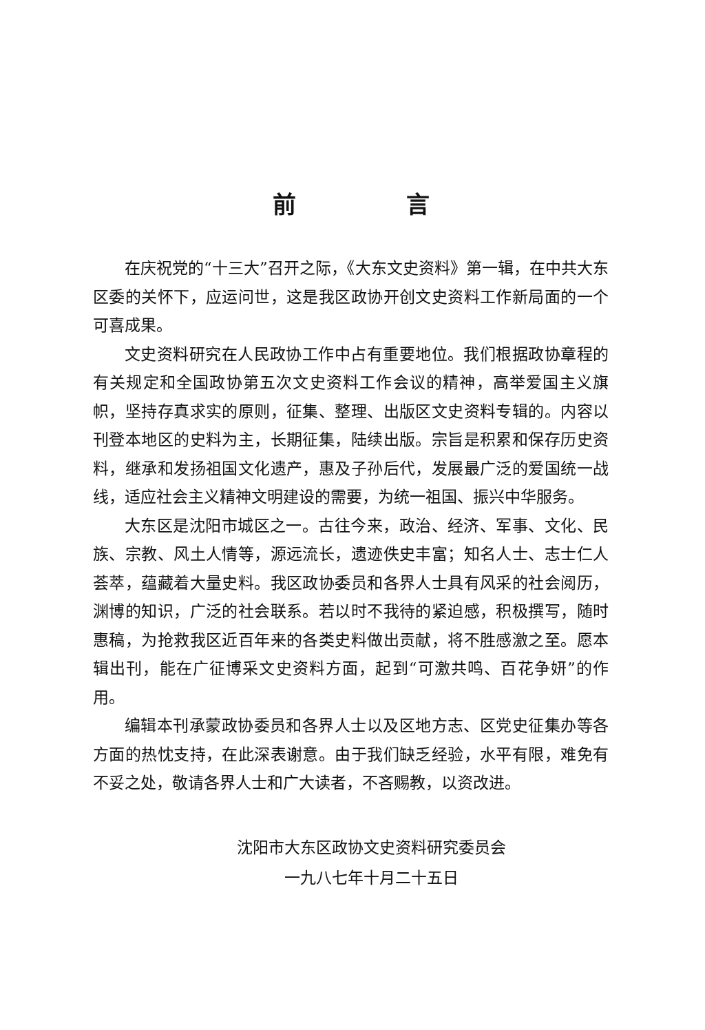前言
在庆祝党的“十三大”召开之际，《大东文史资料》第一辑，在中共大东区委的关怀下，应运问世，这是我区政协开创文史资料工作新局面的一个可喜成果。
文史资料研究在人民政协工作中占有重要地位。我们根据政协章程的有关规定和全国政协第五次文史资料工作会议的精神，高举爱国主义旗帜，坚持存真求实的原则，征集、整理、出版区文史资料专辑的。内容以刊登本地区的史料为主，长期征集，陆续出版。宗旨是积累和保存历史资料，继承和发扬祖国文化遗产，惠及子孙后代，发展最广泛的爱国统一战线，适应社会主义精神文明建设的需要，为统一祖国、振兴中华服务。
大东区是沈阳市城区之一。古往今来，政治、经济、军事、文化、民族、宗教、风土人情等，源远流长，遗迹佚史丰富；知名人士、志士仁人荟萃，蕴藏着大量史料。我区政协委员和各界人士具有风采的社会阅历，渊博的知识，广泛的社会联系。若以时不我待的紧迫感，积极撰写，随时惠稿，为抢救我区近百年来的各类史料做出贡献，将不胜感激之至。愿本辑出刊，能在广征博采文史资料方面，起到“可激共鸣、百花争妍”的作用。
编辑本刊承蒙政协委员和各界人士以及区地方志、区党史征集办等各方面的热忱支持，在此深表谢意。由于我们缺乏经验，水平有限，难免有不妥之处，敬请各界人士和广大读者，不吝赐教，以资改进。
沈阳市大东区政协文史资料研究委员会
一九八七年十月二十五日